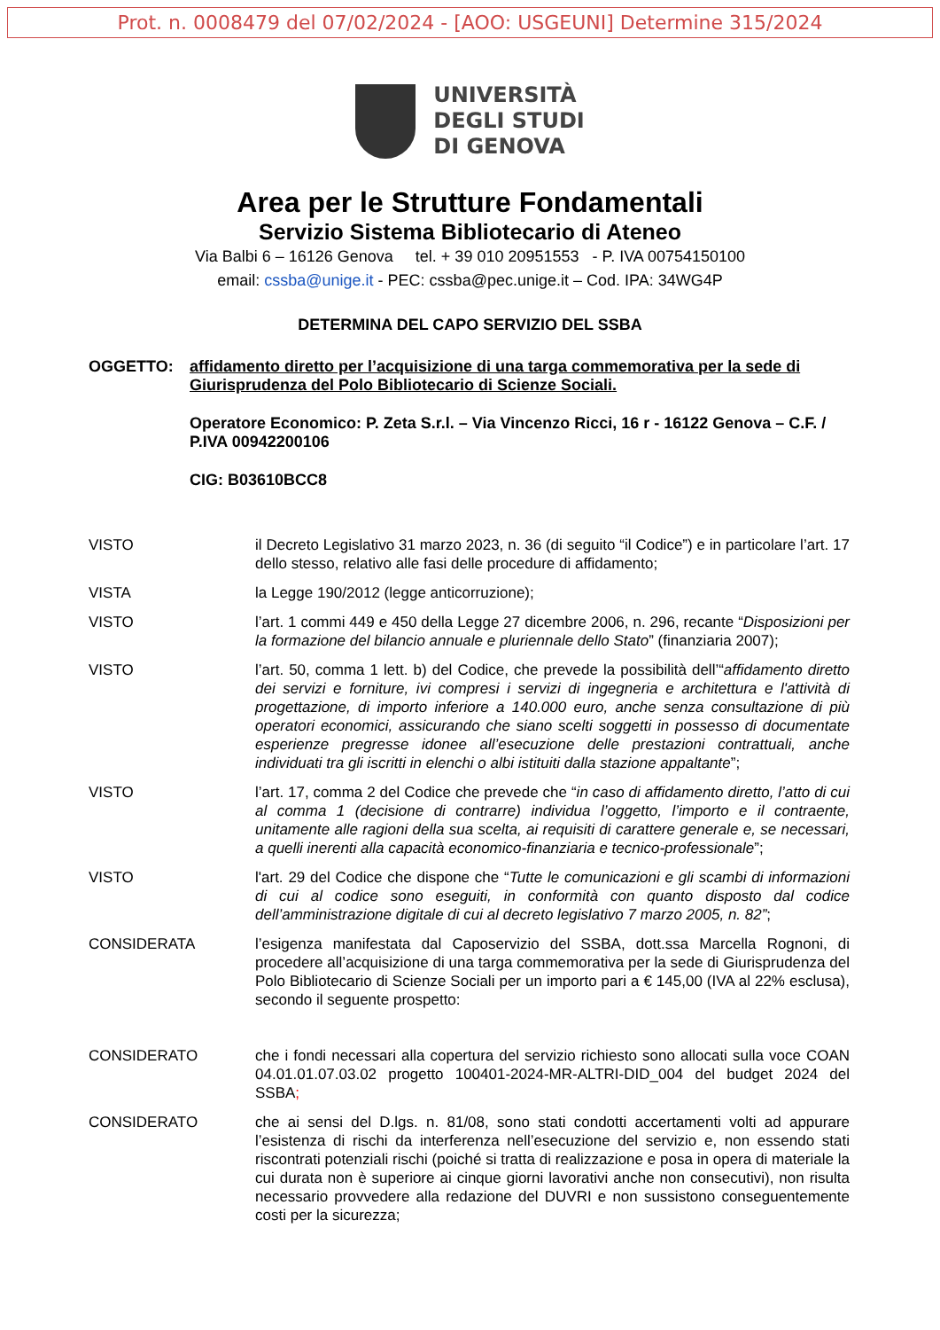Prot. n. 0008479 del 07/02/2024 - [AOO: USGEUNI] Determine 315/2024
UNIVERSITÀ
DEGLI STUDI
DI GENOVA
Area per le Strutture Fondamentali
Servizio Sistema Bibliotecario di Ateneo
Via Balbi 6 – 16126 Genova tel. + 39 010 20951553 - P. IVA 00754150100
email: cssba@unige.it - PEC: cssba@pec.unige.it – Cod. IPA: 34WG4P
DETERMINA DEL CAPO SERVIZIO DEL SSBA
OGGETTO: affidamento diretto per l’acquisizione di una targa commemorativa per la sede di Giurisprudenza del Polo Bibliotecario di Scienze Sociali.
Operatore Economico: P. Zeta S.r.l. – Via Vincenzo Ricci, 16 r - 16122 Genova – C.F. / P.IVA 00942200106
CIG: B03610BCC8
VISTO il Decreto Legislativo 31 marzo 2023, n. 36 (di seguito “il Codice”) e in particolare l’art. 17 dello stesso, relativo alle fasi delle procedure di affidamento;
VISTA la Legge 190/2012 (legge anticorruzione);
VISTO l’art. 1 commi 449 e 450 della Legge 27 dicembre 2006, n. 296, recante “Disposizioni per la formazione del bilancio annuale e pluriennale dello Stato” (finanziaria 2007);
VISTO l’art. 50, comma 1 lett. b) del Codice, che prevede la possibilità dell’“affidamento diretto dei servizi e forniture, ivi compresi i servizi di ingegneria e architettura e l'attività di progettazione, di importo inferiore a 140.000 euro, anche senza consultazione di più operatori economici, assicurando che siano scelti soggetti in possesso di documentate esperienze pregresse idonee all’esecuzione delle prestazioni contrattuali, anche individuati tra gli iscritti in elenchi o albi istituiti dalla stazione appaltante”;
VISTO l’art. 17, comma 2 del Codice che prevede che “in caso di affidamento diretto, l’atto di cui al comma 1 (decisione di contrarre) individua l’oggetto, l’importo e il contraente, unitamente alle ragioni della sua scelta, ai requisiti di carattere generale e, se necessari, a quelli inerenti alla capacità economico-finanziaria e tecnico-professionale”;
VISTO l'art. 29 del Codice che dispone che “Tutte le comunicazioni e gli scambi di informazioni di cui al codice sono eseguiti, in conformità con quanto disposto dal codice dell’amministrazione digitale di cui al decreto legislativo 7 marzo 2005, n. 82”;
CONSIDERATA l’esigenza manifestata dal Caposervizio del SSBA, dott.ssa Marcella Rognoni, di procedere all’acquisizione di una targa commemorativa per la sede di Giurisprudenza del Polo Bibliotecario di Scienze Sociali per un importo pari a € 145,00 (IVA al 22% esclusa), secondo il seguente prospetto:
CONSIDERATO che i fondi necessari alla copertura del servizio richiesto sono allocati sulla voce COAN 04.01.01.07.03.02 progetto 100401-2024-MR-ALTRI-DID_004 del budget 2024 del SSBA;
CONSIDERATO che ai sensi del D.lgs. n. 81/08, sono stati condotti accertamenti volti ad appurare l’esistenza di rischi da interferenza nell’esecuzione del servizio e, non essendo stati riscontrati potenziali rischi (poiché si tratta di realizzazione e posa in opera di materiale la cui durata non è superiore ai cinque giorni lavorativi anche non consecutivi), non risulta necessario provvedere alla redazione del DUVRI e non sussistono conseguentemente costi per la sicurezza;